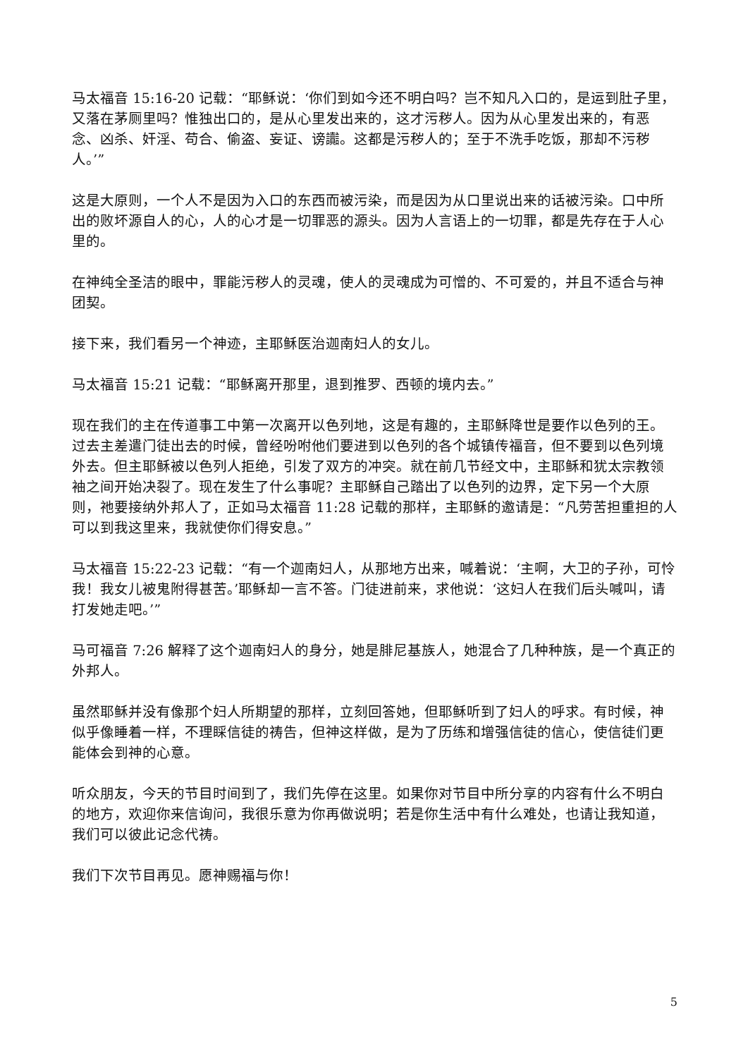马太福音 15:16-20 记载：“耶稣说：‘你们到如今还不明白吗？岂不知凡入口的，是运到肚子里，又落在茅厕里吗？惟独出口的，是从心里发出来的，这才污秽人。因为从心里发出来的，有恶念、凶杀、奸淫、苟合、偷盗、妄证、谤讟。这都是污秽人的；至于不洗手吃饭，那却不污秽人。’”
这是大原则，一个人不是因为入口的东西而被污染，而是因为从口里说出来的话被污染。口中所出的败坏源自人的心，人的心才是一切罪恶的源头。因为人言语上的一切罪，都是先存在于人心里的。
在神纯全圣洁的眼中，罪能污秽人的灵魂，使人的灵魂成为可憎的、不可爱的，并且不适合与神团契。
接下来，我们看另一个神迹，主耶稣医治迦南妇人的女儿。
马太福音 15:21 记载：“耶稣离开那里，退到推罗、西顿的境内去。”
现在我们的主在传道事工中第一次离开以色列地，这是有趣的，主耶稣降世是要作以色列的王。过去主差遣门徒出去的时候，曾经吩咐他们要进到以色列的各个城镇传福音，但不要到以色列境外去。但主耶稣被以色列人拒绝，引发了双方的冲突。就在前几节经文中，主耶稣和犹太宗教领袖之间开始决裂了。现在发生了什么事呢？主耶稣自己踏出了以色列的边界，定下另一个大原则，祂要接纳外邦人了，正如马太福音 11:28 记载的那样，主耶稣的邀请是：“凡劳苦担重担的人可以到我这里来，我就使你们得安息。”
马太福音 15:22-23 记载：“有一个迦南妇人，从那地方出来，喊着说：‘主啊，大卫的子孙，可怜我！我女儿被鬼附得甚苦。’耶稣却一言不答。门徒进前来，求他说：‘这妇人在我们后头喊叫，请打发她走吧。’”
马可福音 7:26 解释了这个迦南妇人的身分，她是腓尼基族人，她混合了几种种族，是一个真正的外邦人。
虽然耶稣并没有像那个妇人所期望的那样，立刻回答她，但耶稣听到了妇人的呼求。有时候，神似乎像睡着一样，不理睬信徒的祷告，但神这样做，是为了历练和增强信徒的信心，使信徒们更能体会到神的心意。
听众朋友，今天的节目时间到了，我们先停在这里。如果你对节目中所分享的内容有什么不明白的地方，欢迎你来信询问，我很乐意为你再做说明；若是你生活中有什么难处，也请让我知道，我们可以彼此记念代祷。
我们下次节目再见。愿神赐福与你！
5